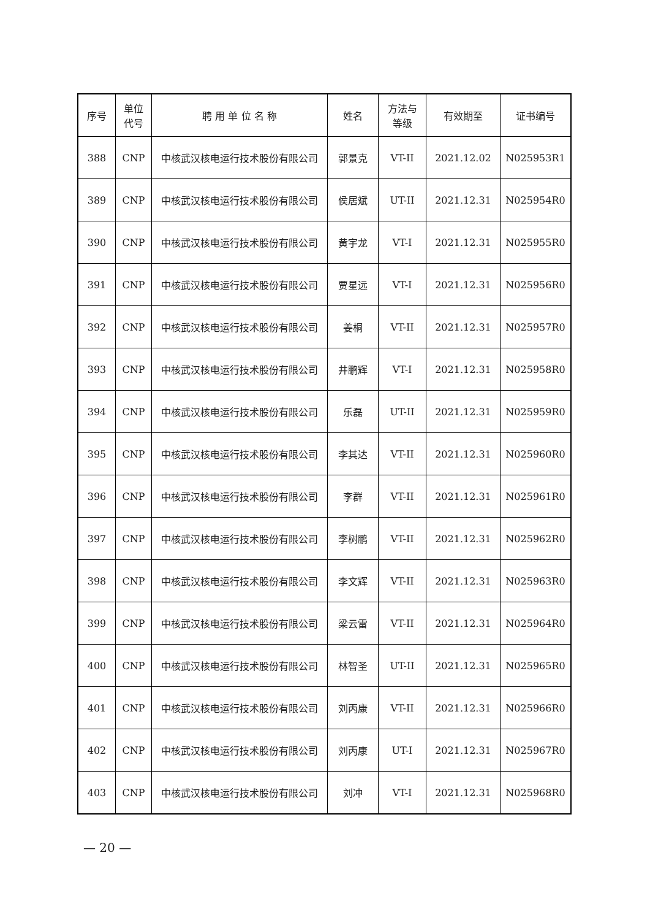| 序号 | 单位 代号 | 聘 用 单 位 名 称 | 姓名 | 方法与 等级 | 有效期至 | 证书编号 |
| --- | --- | --- | --- | --- | --- | --- |
| 388 | CNP | 中核武汉核电运行技术股份有限公司 | 郭景克 | VT-II | 2021.12.02 | N025953R1 |
| 389 | CNP | 中核武汉核电运行技术股份有限公司 | 侯居斌 | UT-II | 2021.12.31 | N025954R0 |
| 390 | CNP | 中核武汉核电运行技术股份有限公司 | 黄宇龙 | VT-I | 2021.12.31 | N025955R0 |
| 391 | CNP | 中核武汉核电运行技术股份有限公司 | 贾星远 | VT-I | 2021.12.31 | N025956R0 |
| 392 | CNP | 中核武汉核电运行技术股份有限公司 | 姜桐 | VT-II | 2021.12.31 | N025957R0 |
| 393 | CNP | 中核武汉核电运行技术股份有限公司 | 井鹏辉 | VT-I | 2021.12.31 | N025958R0 |
| 394 | CNP | 中核武汉核电运行技术股份有限公司 | 乐磊 | UT-II | 2021.12.31 | N025959R0 |
| 395 | CNP | 中核武汉核电运行技术股份有限公司 | 李其达 | VT-II | 2021.12.31 | N025960R0 |
| 396 | CNP | 中核武汉核电运行技术股份有限公司 | 李群 | VT-II | 2021.12.31 | N025961R0 |
| 397 | CNP | 中核武汉核电运行技术股份有限公司 | 李树鹏 | VT-II | 2021.12.31 | N025962R0 |
| 398 | CNP | 中核武汉核电运行技术股份有限公司 | 李文辉 | VT-II | 2021.12.31 | N025963R0 |
| 399 | CNP | 中核武汉核电运行技术股份有限公司 | 梁云雷 | VT-II | 2021.12.31 | N025964R0 |
| 400 | CNP | 中核武汉核电运行技术股份有限公司 | 林智圣 | UT-II | 2021.12.31 | N025965R0 |
| 401 | CNP | 中核武汉核电运行技术股份有限公司 | 刘丙康 | VT-II | 2021.12.31 | N025966R0 |
| 402 | CNP | 中核武汉核电运行技术股份有限公司 | 刘丙康 | UT-I | 2021.12.31 | N025967R0 |
| 403 | CNP | 中核武汉核电运行技术股份有限公司 | 刘冲 | VT-I | 2021.12.31 | N025968R0 |
— 20 —